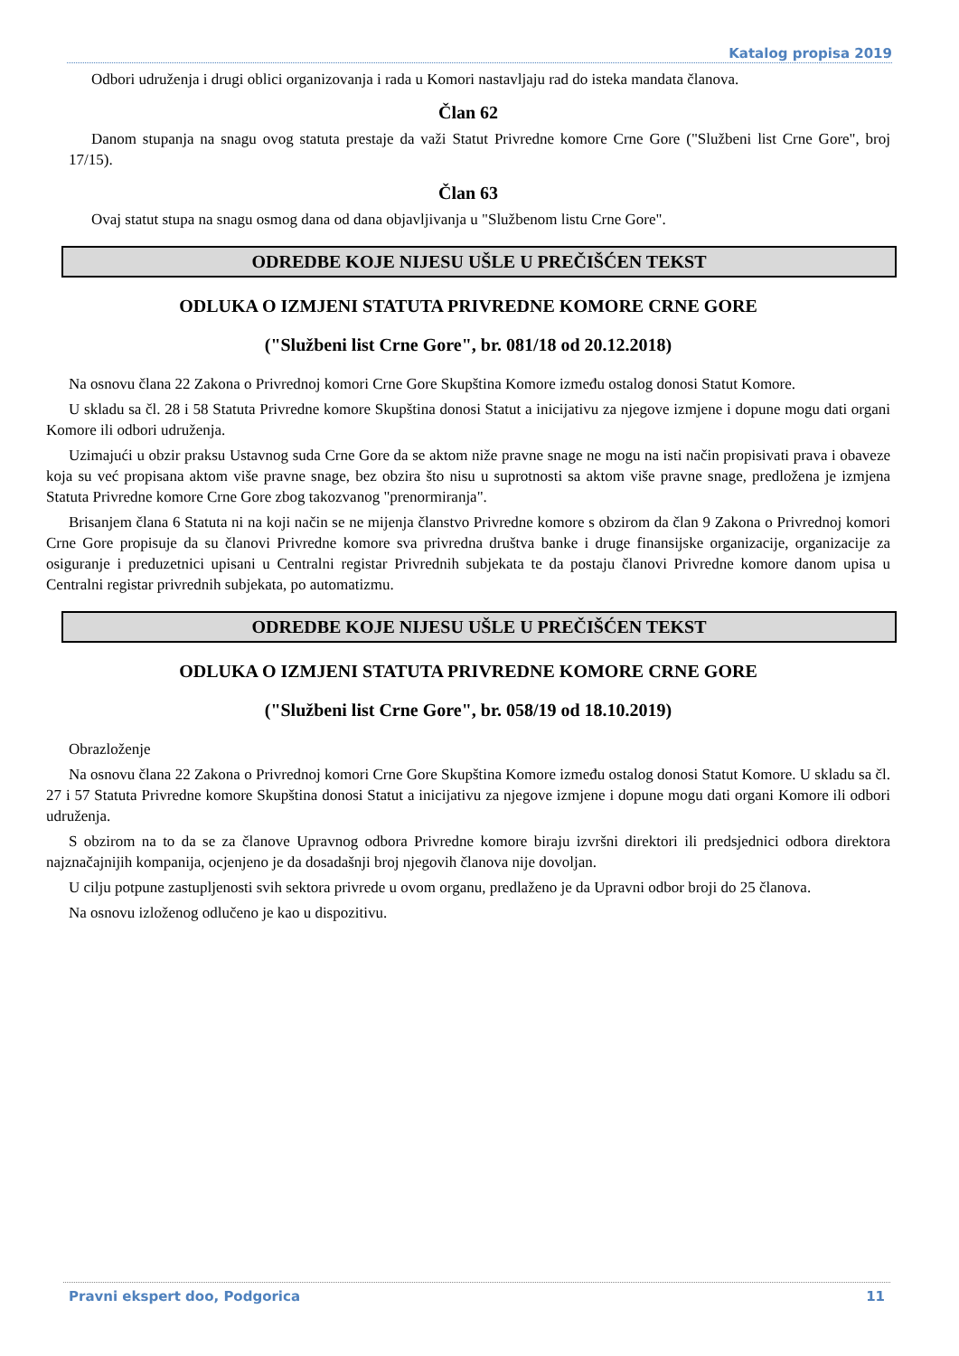Katalog propisa 2019
Odbori udruženja i drugi oblici organizovanja i rada u Komori nastavljaju rad do isteka mandata članova.
Član 62
Danom stupanja na snagu ovog statuta prestaje da važi Statut Privredne komore Crne Gore ("Službeni list Crne Gore", broj 17/15).
Član 63
Ovaj statut stupa na snagu osmog dana od dana objavljivanja u "Službenom listu Crne Gore".
ODREDBE KOJE NIJESU UŠLE U PREČIŠĆEN TEKST
ODLUKA O IZMJENI STATUTA PRIVREDNE KOMORE CRNE GORE
("Službeni list Crne Gore", br. 081/18 od 20.12.2018)
Na osnovu člana 22 Zakona o Privrednoj komori Crne Gore Skupština Komore između ostalog donosi Statut Komore.
U skladu sa čl. 28 i 58 Statuta Privredne komore Skupština donosi Statut a inicijativu za njegove izmjene i dopune mogu dati organi Komore ili odbori udruženja.
Uzimajući u obzir praksu Ustavnog suda Crne Gore da se aktom niže pravne snage ne mogu na isti način propisivati prava i obaveze koja su već propisana aktom više pravne snage, bez obzira što nisu u suprotnosti sa aktom više pravne snage, predložena je izmjena Statuta Privredne komore Crne Gore zbog takozvanog "prenormiranja".
Brisanjem člana 6 Statuta ni na koji način se ne mijenja članstvo Privredne komore s obzirom da član 9 Zakona o Privrednoj komori Crne Gore propisuje da su članovi Privredne komore sva privredna društva banke i druge finansijske organizacije, organizacije za osiguranje i preduzetnici upisani u Centralni registar Privrednih subjekata te da postaju članovi Privredne komore danom upisa u Centralni registar privrednih subjekata, po automatizmu.
ODREDBE KOJE NIJESU UŠLE U PREČIŠĆEN TEKST
ODLUKA O IZMJENI STATUTA PRIVREDNE KOMORE CRNE GORE
("Službeni list Crne Gore", br. 058/19 od 18.10.2019)
Obrazloženje
Na osnovu člana 22 Zakona o Privrednoj komori Crne Gore Skupština Komore između ostalog donosi Statut Komore. U skladu sa čl. 27 i 57 Statuta Privredne komore Skupština donosi Statut a inicijativu za njegove izmjene i dopune mogu dati organi Komore ili odbori udruženja.
S obzirom na to da se za članove Upravnog odbora Privredne komore biraju izvršni direktori ili predsjednici odbora direktora najznačajnijih kompanija, ocjenjeno je da dosadašnji broj njegovih članova nije dovoljan.
U cilju potpune zastupljenosti svih sektora privrede u ovom organu, predlaženo je da Upravni odbor broji do 25 članova.
Na osnovu izloženog odlučeno je kao u dispozitivu.
Pravni ekspert doo, Podgorica 11